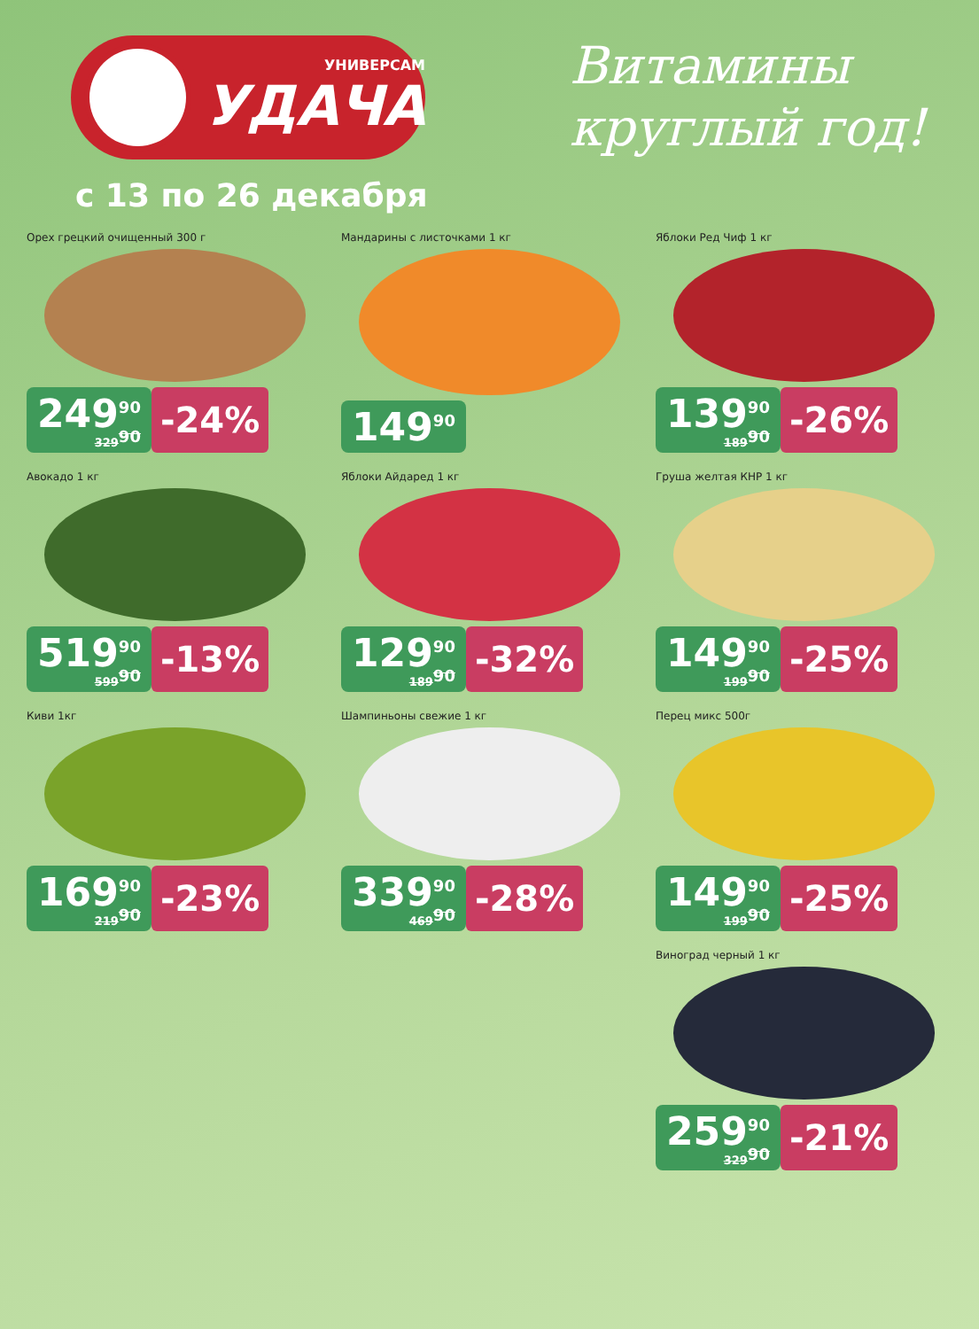УНИВЕРСАМ
УДАЧА
Витамины
круглый год!
с 13 по 26 декабря
Орех грецкий очищенный 300 г
249<sup>90</sup>
329<sup>90</sup>
-24%
Мандарины с листочками 1 кг
149<sup>90</sup>
Яблоки Ред Чиф 1 кг
139<sup>90</sup>
189<sup>90</sup>
-26%
Авокадо 1 кг
519<sup>90</sup>
599<sup>90</sup>
-13%
Яблоки Айдаред 1 кг
129<sup>90</sup>
189<sup>90</sup>
-32%
Груша желтая КНР 1 кг
149<sup>90</sup>
199<sup>90</sup>
-25%
Киви 1кг
169<sup>90</sup>
219<sup>90</sup>
-23%
Шампиньоны свежие 1 кг
339<sup>90</sup>
469<sup>90</sup>
-28%
Перец микс 500г
149<sup>90</sup>
199<sup>90</sup>
-25%
Виноград черный 1 кг
259<sup>90</sup>
329<sup>90</sup>
-21%